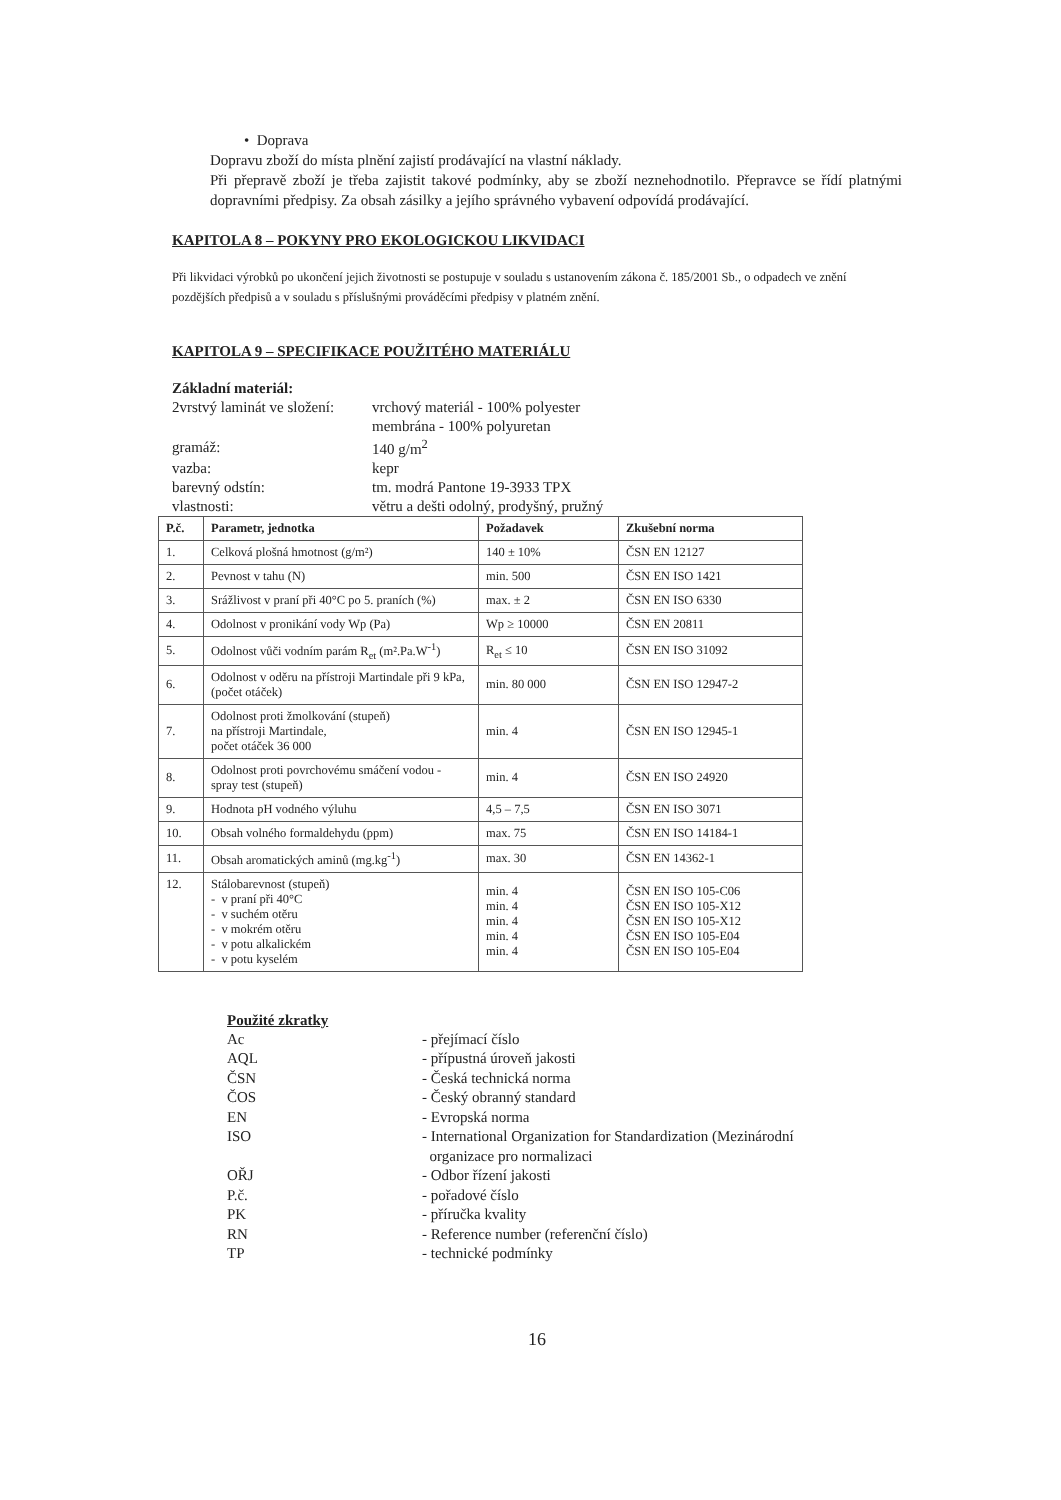• Doprava
Dopravu zboží do místa plnění zajistí prodávající na vlastní náklady.
Při přepravě zboží je třeba zajistit takové podmínky, aby se zboží neznehodnotilo. Přepravce se řídí platnými dopravními předpisy. Za obsah zásilky a jejího správného vybavení odpovídá prodávající.
KAPITOLA 8 – POKYNY PRO EKOLOGICKOU LIKVIDACI
Při likvidaci výrobků po ukončení jejich životnosti se postupuje v souladu s ustanovením zákona č. 185/2001 Sb., o odpadech ve znění pozdějších předpisů a v souladu s příslušnými prováděcími předpisy v platném znění.
KAPITOLA 9 – SPECIFIKACE POUŽITÉHO MATERIÁLU
Základní materiál:
| 2vrstvý laminát ve složení: | vrchový materiál - 100% polyester |
| | membrána - 100% polyuretan |
| gramáž: | 140 g/m<sup>2</sup> |
| vazba: | kepr |
| barevný odstín: | tm. modrá Pantone 19-3933 TPX |
| vlastnosti: | větru a dešti odolný, prodyšný, pružný |
| P.č. | Parametr, jednotka | Požadavek | Zkušební norma |
| --- | --- | --- | --- |
| 1. | Celková plošná hmotnost (g/m²) | 140 ± 10% | ČSN EN 12127 |
| 2. | Pevnost v tahu (N) | min. 500 | ČSN EN ISO 1421 |
| 3. | Srážlivost v praní při 40°C po 5. praních (%) | max. ± 2 | ČSN EN ISO 6330 |
| 4. | Odolnost v pronikání vody Wp (Pa) | Wp ≥ 10000 | ČSN EN 20811 |
| 5. | Odolnost vůči vodním parám R<sub>et</sub> (m².Pa.W<sup>-1</sup>) | R<sub>et</sub> ≤ 10 | ČSN EN ISO 31092 |
| 6. | Odolnost v oděru na přístroji Martindale při 9 kPa, (počet otáček) | min. 80 000 | ČSN EN ISO 12947-2 |
| 7. | Odolnost proti žmolkování (stupeň) na přístroji Martindale, počet otáček 36 000 | min. 4 | ČSN EN ISO 12945-1 |
| 8. | Odolnost proti povrchovému smáčení vodou - spray test (stupeň) | min. 4 | ČSN EN ISO 24920 |
| 9. | Hodnota pH vodného výluhu | 4,5 – 7,5 | ČSN EN ISO 3071 |
| 10. | Obsah volného formaldehydu (ppm) | max. 75 | ČSN EN ISO 14184-1 |
| 11. | Obsah aromatických aminů (mg.kg<sup>-1</sup>) | max. 30 | ČSN EN 14362-1 |
| 12. | Stálobarevnost (stupeň) - v praní při 40°C - v suchém otěru - v mokrém otěru - v potu alkalickém - v potu kyselém | min. 4 min. 4 min. 4 min. 4 min. 4 | ČSN EN ISO 105-C06 ČSN EN ISO 105-X12 ČSN EN ISO 105-X12 ČSN EN ISO 105-E04 ČSN EN ISO 105-E04 |
Použité zkratky
| Ac | - přejímací číslo |
| AQL | - přípustná úroveň jakosti |
| ČSN | - Česká technická norma |
| ČOS | - Český obranný standard |
| EN | - Evropská norma |
| ISO | - International Organization for Standardization (Mezinárodní organizace pro normalizaci |
| OŘJ | - Odbor řízení jakosti |
| P.č. | - pořadové číslo |
| PK | - příručka kvality |
| RN | - Reference number (referenční číslo) |
| TP | - technické podmínky |
16